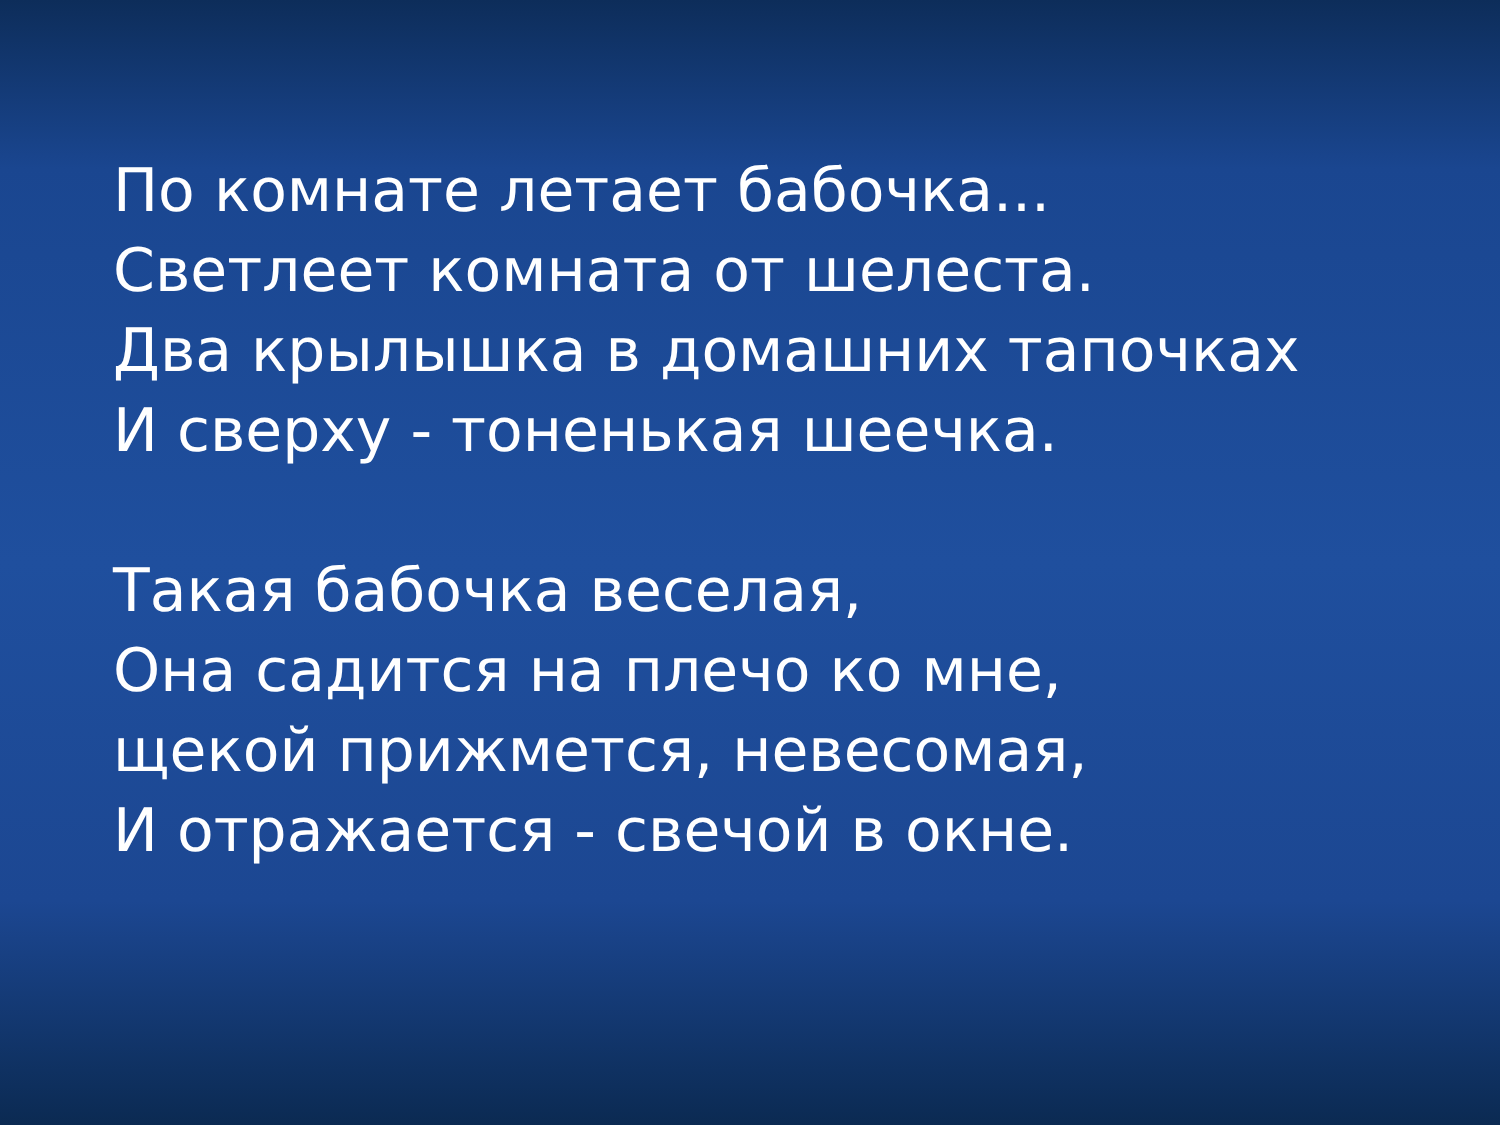По комнате летает бабочка...
Светлеет комната от шелеста.
Два крылышка в домашних тапочках
И сверху - тоненькая шеечка.
Такая бабочка веселая,
Она садится на плечо ко мне,
щекой прижмется, невесомая,
И отражается - свечой в окне.